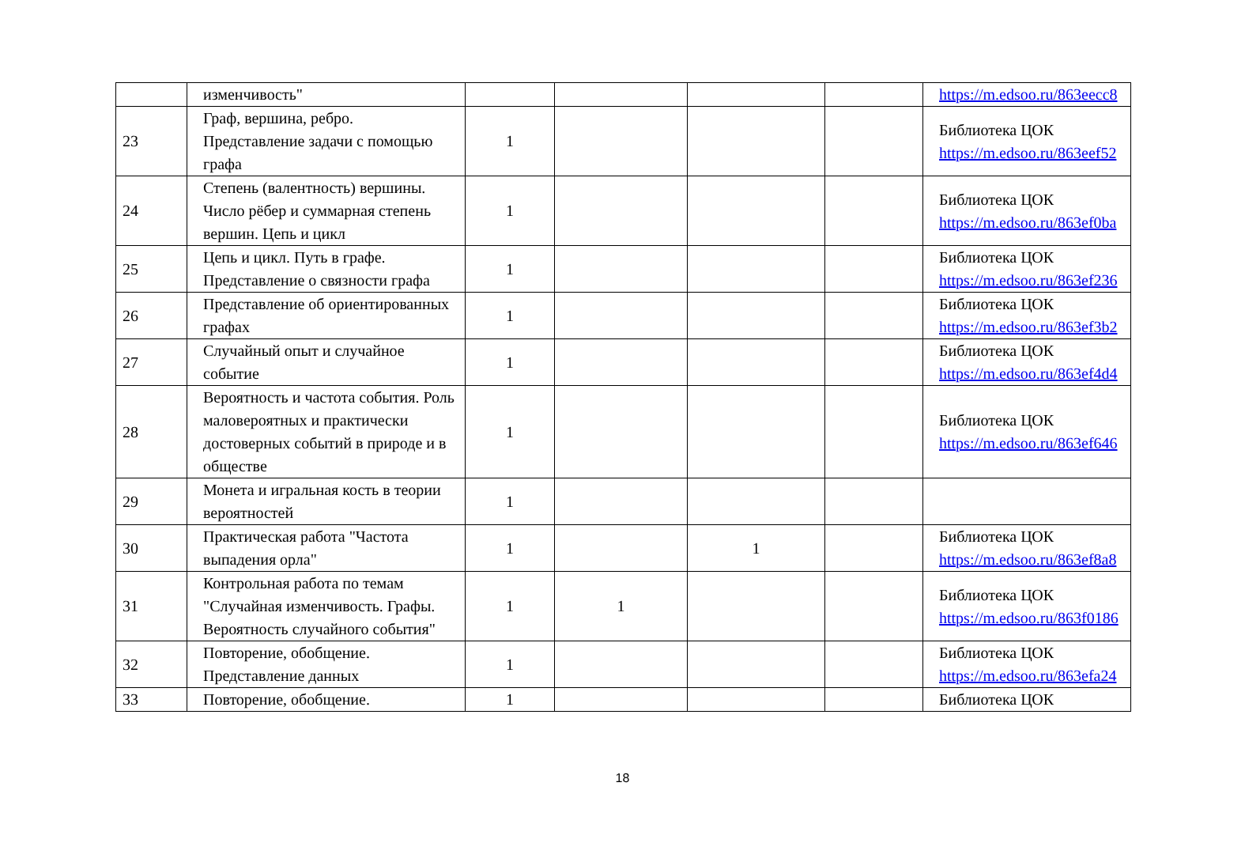| | изменчивость" | | | | | https://m.edsoo.ru/863eecc8 |
| 23 | Граф, вершина, ребро. Представление задачи с помощью графа | 1 | | | | Библиотека ЦОК https://m.edsoo.ru/863eef52 |
| 24 | Степень (валентность) вершины. Число рёбер и суммарная степень вершин. Цепь и цикл | 1 | | | | Библиотека ЦОК https://m.edsoo.ru/863ef0ba |
| 25 | Цепь и цикл. Путь в графе. Представление о связности графа | 1 | | | | Библиотека ЦОК https://m.edsoo.ru/863ef236 |
| 26 | Представление об ориентированных графах | 1 | | | | Библиотека ЦОК https://m.edsoo.ru/863ef3b2 |
| 27 | Случайный опыт и случайное событие | 1 | | | | Библиотека ЦОК https://m.edsoo.ru/863ef4d4 |
| 28 | Вероятность и частота события. Роль маловероятных и практически достоверных событий в природе и в обществе | 1 | | | | Библиотека ЦОК https://m.edsoo.ru/863ef646 |
| 29 | Монета и игральная кость в теории вероятностей | 1 | | | | |
| 30 | Практическая работа "Частота выпадения орла" | 1 | | 1 | | Библиотека ЦОК https://m.edsoo.ru/863ef8a8 |
| 31 | Контрольная работа по темам "Случайная изменчивость. Графы. Вероятность случайного события" | 1 | 1 | | | Библиотека ЦОК https://m.edsoo.ru/863f0186 |
| 32 | Повторение, обобщение. Представление данных | 1 | | | | Библиотека ЦОК https://m.edsoo.ru/863efa24 |
| 33 | Повторение, обобщение. | 1 | | | | Библиотека ЦОК |
18